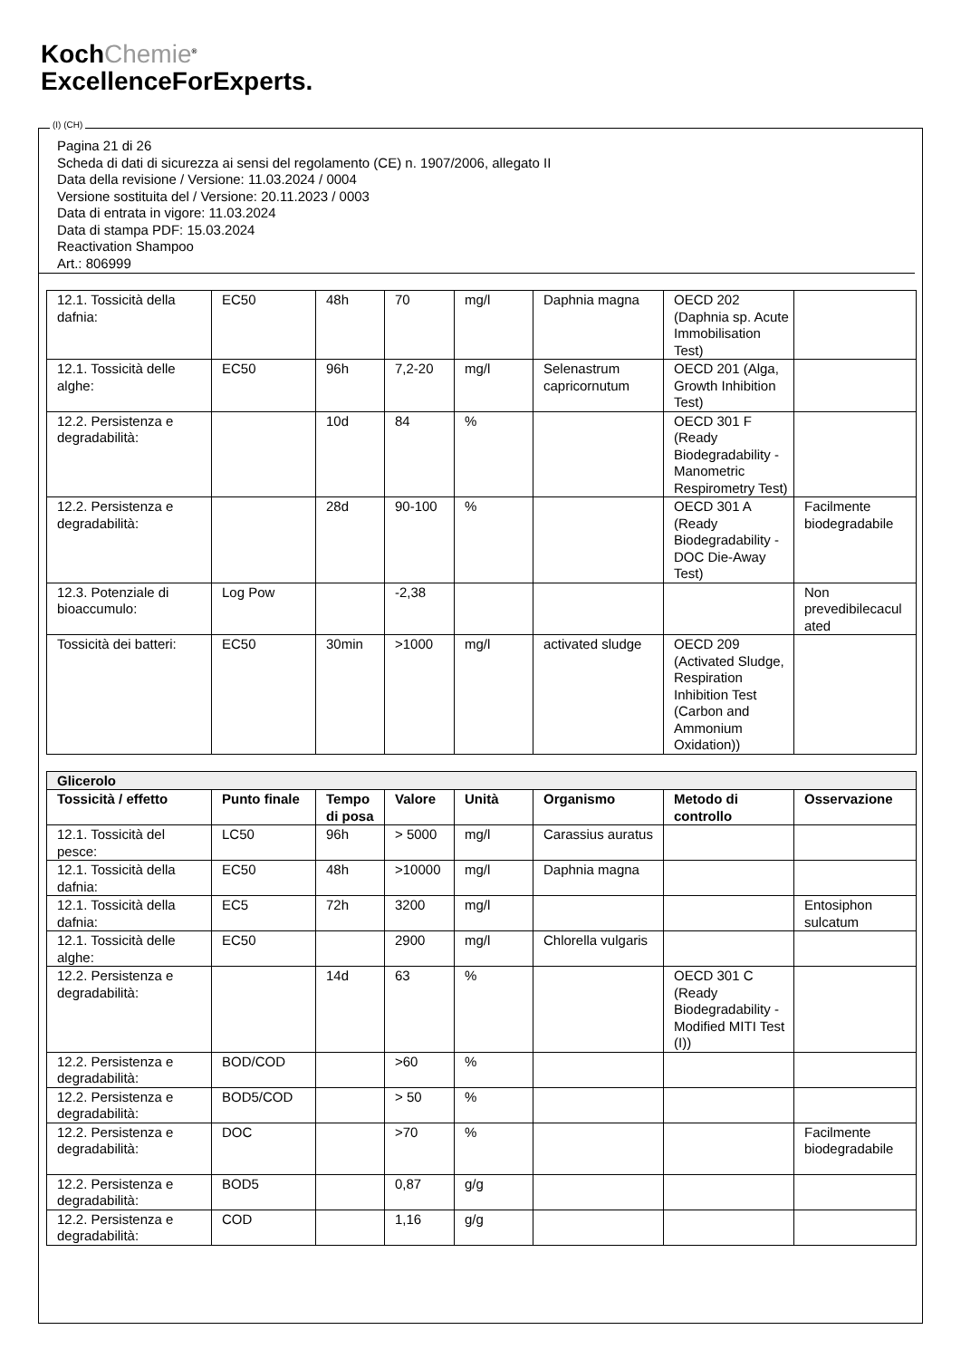KochChemie<sup>®</sup>
ExcellenceForExperts.
(I) (CH)
Pagina 21 di 26
Scheda di dati di sicurezza ai sensi del regolamento (CE) n. 1907/2006, allegato II
Data della revisione / Versione: 11.03.2024 / 0004
Versione sostituita del / Versione: 20.11.2023 / 0003
Data di entrata in vigore: 11.03.2024
Data di stampa PDF: 15.03.2024
Reactivation Shampoo
Art.: 806999
| 12.1. Tossicità della dafnia: | EC50 | 48h | 70 | mg/l | Daphnia magna | OECD 202 (Daphnia sp. Acute Immobilisation Test) | |
| 12.1. Tossicità delle alghe: | EC50 | 96h | 7,2-20 | mg/l | Selenastrum capricornutum | OECD 201 (Alga, Growth Inhibition Test) | |
| 12.2. Persistenza e degradabilità: | | 10d | 84 | % | | OECD 301 F (Ready Biodegradability - Manometric Respirometry Test) | |
| 12.2. Persistenza e degradabilità: | | 28d | 90-100 | % | | OECD 301 A (Ready Biodegradability - DOC Die-Away Test) | Facilmente biodegradabile |
| 12.3. Potenziale di bioaccumulo: | Log Pow | | -2,38 | | | | Non prevedibilecacul ated |
| Tossicità dei batteri: | EC50 | 30min | >1000 | mg/l | activated sludge | OECD 209 (Activated Sludge, Respiration Inhibition Test (Carbon and Ammonium Oxidation)) | |
| Glicerolo | | | | | | | |
| Tossicità / effetto | Punto finale | Tempo di posa | Valore | Unità | Organismo | Metodo di controllo | Osservazione |
| 12.1. Tossicità del pesce: | LC50 | 96h | > 5000 | mg/l | Carassius auratus | | |
| 12.1. Tossicità della dafnia: | EC50 | 48h | >10000 | mg/l | Daphnia magna | | |
| 12.1. Tossicità della dafnia: | EC5 | 72h | 3200 | mg/l | | | Entosiphon sulcatum |
| 12.1. Tossicità delle alghe: | EC50 | | 2900 | mg/l | Chlorella vulgaris | | |
| 12.2. Persistenza e degradabilità: | | 14d | 63 | % | | OECD 301 C (Ready Biodegradability - Modified MITI Test (I)) | |
| 12.2. Persistenza e degradabilità: | BOD/COD | | >60 | % | | | |
| 12.2. Persistenza e degradabilità: | BOD5/COD | | > 50 | % | | | |
| 12.2. Persistenza e degradabilità: | DOC | | >70 | % | | | Facilmente biodegradabile |
| 12.2. Persistenza e degradabilità: | BOD5 | | 0,87 | g/g | | | |
| 12.2. Persistenza e degradabilità: | COD | | 1,16 | g/g | | | |